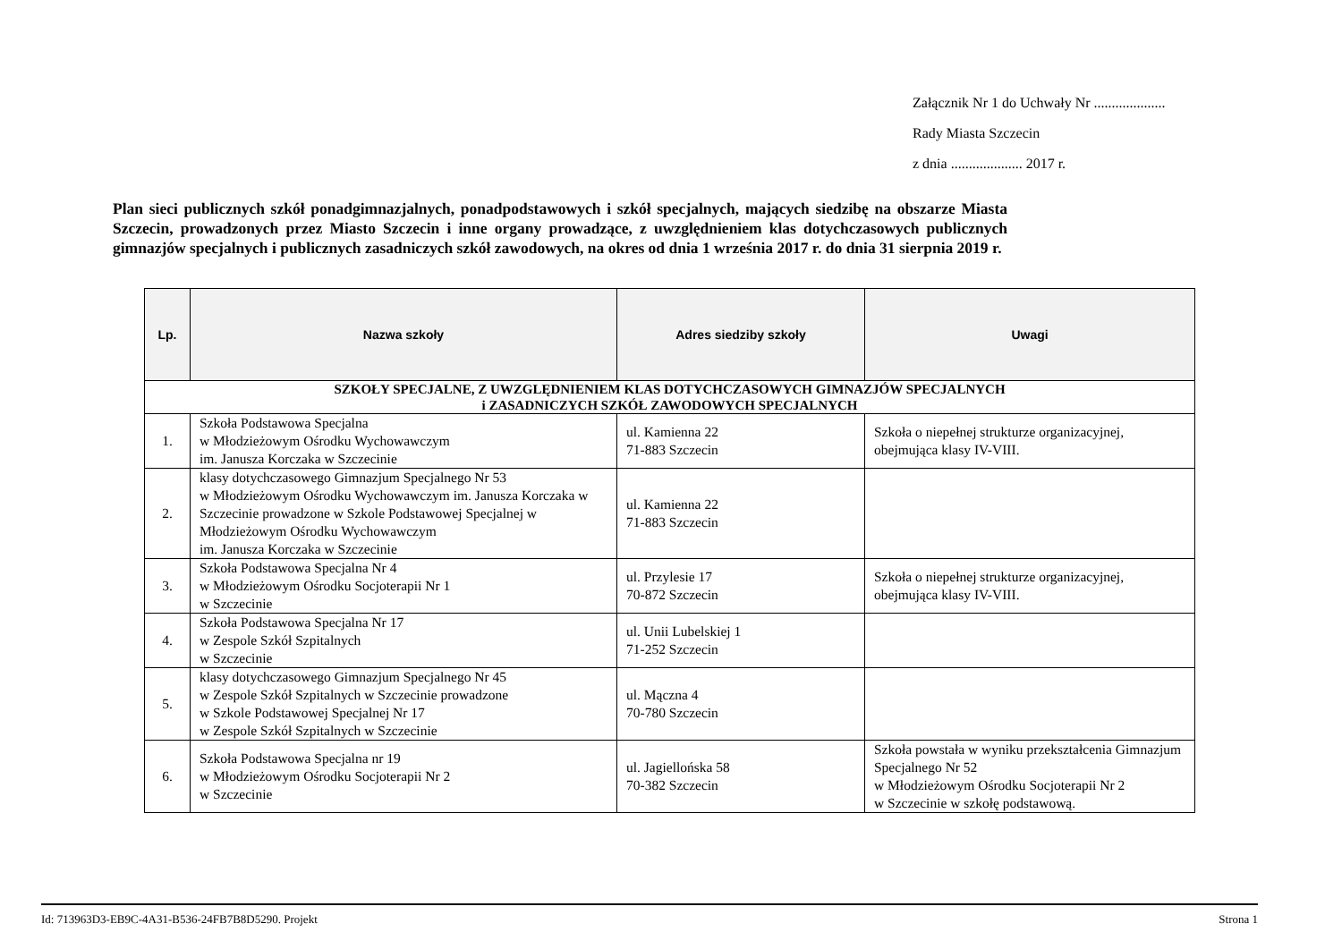Załącznik Nr 1 do Uchwały Nr ....................
Rady Miasta Szczecin
z dnia .................... 2017 r.
Plan sieci publicznych szkół ponadgimnazjalnych, ponadpodstawowych i szkół specjalnych, mających siedzibę na obszarze Miasta Szczecin, prowadzonych przez Miasto Szczecin i inne organy prowadzące, z uwzględnieniem klas dotychczasowych publicznych gimnazjów specjalnych i publicznych zasadniczych szkół zawodowych, na okres od dnia 1 września 2017 r. do dnia 31 sierpnia 2019 r.
| Lp. | Nazwa szkoły | Adres siedziby szkoły | Uwagi |
| --- | --- | --- | --- |
| SZKOŁY SPECJALNE, Z UWZGLĘDNIENIEM KLAS DOTYCHCZASOWYCH GIMNAZJÓW SPECJALNYCH i ZASADNICZYCH SZKÓŁ ZAWODOWYCH SPECJALNYCH | | | |
| 1. | Szkoła Podstawowa Specjalna w Młodzieżowym Ośrodku Wychowawczym im. Janusza Korczaka w Szczecinie | ul. Kamienna 22 71-883 Szczecin | Szkoła o niepełnej strukturze organizacyjnej, obejmująca klasy IV-VIII. |
| 2. | klasy dotychczasowego Gimnazjum Specjalnego Nr 53 w Młodzieżowym Ośrodku Wychowawczym im. Janusza Korczaka w Szczecinie prowadzone w Szkole Podstawowej Specjalnej w Młodzieżowym Ośrodku Wychowawczym im. Janusza Korczaka w Szczecinie | ul. Kamienna 22 71-883 Szczecin | |
| 3. | Szkoła Podstawowa Specjalna Nr 4 w Młodzieżowym Ośrodku Socjoterapii Nr 1 w Szczecinie | ul. Przylesie 17 70-872 Szczecin | Szkoła o niepełnej strukturze organizacyjnej, obejmująca klasy IV-VIII. |
| 4. | Szkoła Podstawowa Specjalna Nr 17 w Zespole Szkół Szpitalnych w Szczecinie | ul. Unii Lubelskiej 1 71-252 Szczecin | |
| 5. | klasy dotychczasowego Gimnazjum Specjalnego Nr 45 w Zespole Szkół Szpitalnych w Szczecinie prowadzone w Szkole Podstawowej Specjalnej Nr 17 w Zespole Szkół Szpitalnych w Szczecinie | ul. Mączna 4 70-780 Szczecin | |
| 6. | Szkoła Podstawowa Specjalna nr 19 w Młodzieżowym Ośrodku Socjoterapii Nr 2 w Szczecinie | ul. Jagiellońska 58 70-382 Szczecin | Szkoła powstała w wyniku przekształcenia Gimnazjum Specjalnego Nr 52 w Młodzieżowym Ośrodku Socjoterapii Nr 2 w Szczecinie w szkołę podstawową. |
Id: 713963D3-EB9C-4A31-B536-24FB7B8D5290. Projekt Strona 1